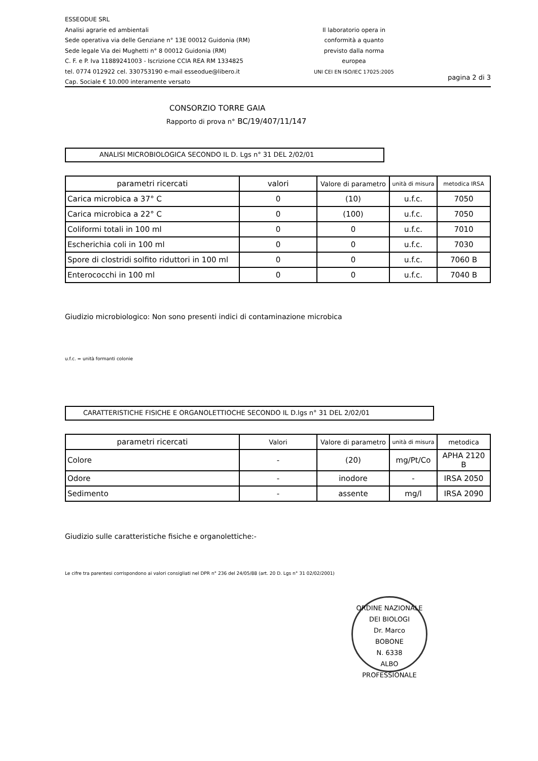ESSEODUE SRL
Analisi agrarie ed ambientali
Sede operativa via delle Genziane n° 13E 00012 Guidonia (RM)
Sede legale Via dei Mughetti n° 8 00012 Guidonia (RM)
C. F. e P. Iva 11889241003 - Iscrizione CCIA REA RM 1334825
tel. 0774 012922 cel. 330753190 e-mail esseodue@libero.it
Cap. Sociale € 10.000 interamente versato
Il laboratorio opera in
conformità a quanto
previsto dalla norma
europea
UNI CEI EN ISO/IEC 17025:2005
pagina 2 di 3
CONSORZIO TORRE GAIA
Rapporto di prova n° BC/19/407/11/147
ANALISI MICROBIOLOGICA SECONDO IL D. Lgs n° 31 DEL 2/02/01
| parametri ricercati | valori | Valore di parametro | unità di misura | metodica IRSA |
| --- | --- | --- | --- | --- |
| Carica microbica a 37° C | 0 | (10) | u.f.c. | 7050 |
| Carica microbica a 22° C | 0 | (100) | u.f.c. | 7050 |
| Coliformi totali in 100 ml | 0 | 0 | u.f.c. | 7010 |
| Escherichia coli in 100 ml | 0 | 0 | u.f.c. | 7030 |
| Spore di clostridi solfito riduttori in 100 ml | 0 | 0 | u.f.c. | 7060 B |
| Enterococchi in 100 ml | 0 | 0 | u.f.c. | 7040 B |
Giudizio microbiologico: Non sono presenti indici di contaminazione microbica
u.f.c. = unità formanti colonie
CARATTERISTICHE FISICHE E ORGANOLETTIOCHE SECONDO IL D.lgs n° 31 DEL 2/02/01
| parametri ricercati | Valori | Valore di parametro | unità di misura | metodica |
| --- | --- | --- | --- | --- |
| Colore | - | (20) | mg/Pt/Co | APHA 2120 B |
| Odore | - | inodore | - | IRSA 2050 |
| Sedimento | - | assente | mg/l | IRSA 2090 |
Giudizio sulle caratteristiche fisiche e organolettiche:-
Le cifre tra parentesi corrispondono ai valori consigliati nel DPR n° 236 del 24/05/88 (art. 20 D. Lgs n° 31 02/02/2001)
ORDINE NAZIONALE DEI BIOLOGI
Dr. Marco
BOBONE
N. 6338
ALBO PROFESSIONALE